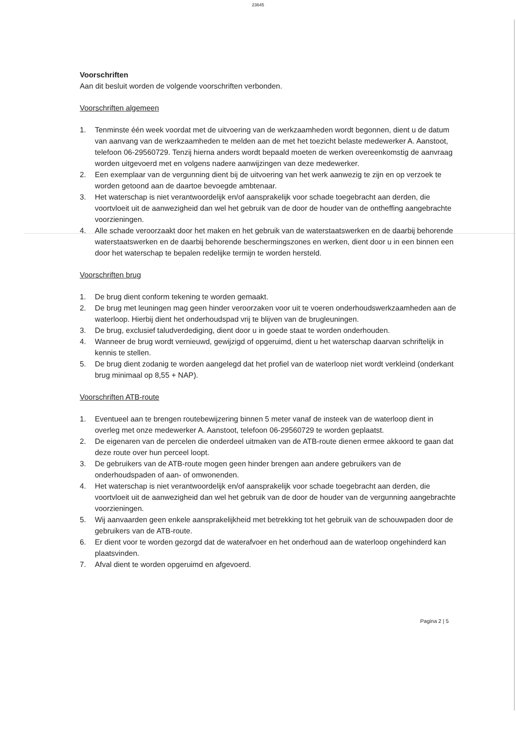23645
Voorschriften
Aan dit besluit worden de volgende voorschriften verbonden.
Voorschriften algemeen
1. Tenminste één week voordat met de uitvoering van de werkzaamheden wordt begonnen, dient u de datum van aanvang van de werkzaamheden te melden aan de met het toezicht belaste medewerker A. Aanstoot, telefoon 06-29560729. Tenzij hierna anders wordt bepaald moeten de werken overeenkomstig de aanvraag worden uitgevoerd met en volgens nadere aanwijzingen van deze medewerker.
2. Een exemplaar van de vergunning dient bij de uitvoering van het werk aanwezig te zijn en op verzoek te worden getoond aan de daartoe bevoegde ambtenaar.
3. Het waterschap is niet verantwoordelijk en/of aansprakelijk voor schade toegebracht aan derden, die voortvloeit uit de aanwezigheid dan wel het gebruik van de door de houder van de ontheffing aangebrachte voorzieningen.
4. Alle schade veroorzaakt door het maken en het gebruik van de waterstaatswerken en de daarbij behorende waterstaatswerken en de daarbij behorende beschermingszones en werken, dient door u in een binnen een door het waterschap te bepalen redelijke termijn te worden hersteld.
Voorschriften brug
1. De brug dient conform tekening te worden gemaakt.
2. De brug met leuningen mag geen hinder veroorzaken voor uit te voeren onderhoudswerkzaamheden aan de waterloop. Hierbij dient het onderhoudspad vrij te blijven van de brugleuningen.
3. De brug, exclusief taludverdediging, dient door u in goede staat te worden onderhouden.
4. Wanneer de brug wordt vernieuwd, gewijzigd of opgeruimd, dient u het waterschap daarvan schriftelijk in kennis te stellen.
5. De brug dient zodanig te worden aangelegd dat het profiel van de waterloop niet wordt verkleind (onderkant brug minimaal op 8,55 + NAP).
Voorschriften ATB-route
1. Eventueel aan te brengen routebewijzering binnen 5 meter vanaf de insteek van de waterloop dient in overleg met onze medewerker A. Aanstoot, telefoon 06-29560729 te worden geplaatst.
2. De eigenaren van de percelen die onderdeel uitmaken van de ATB-route dienen ermee akkoord te gaan dat deze route over hun perceel loopt.
3. De gebruikers van de ATB-route mogen geen hinder brengen aan andere gebruikers van de onderhoudspaden of aan- of omwonenden.
4. Het waterschap is niet verantwoordelijk en/of aansprakelijk voor schade toegebracht aan derden, die voortvloeit uit de aanwezigheid dan wel het gebruik van de door de houder van de vergunning aangebrachte voorzieningen.
5. Wij aanvaarden geen enkele aansprakelijkheid met betrekking tot het gebruik van de schouwpaden door de gebruikers van de ATB-route.
6. Er dient voor te worden gezorgd dat de waterafvoer en het onderhoud aan de waterloop ongehinderd kan plaatsvinden.
7. Afval dient te worden opgeruimd en afgevoerd.
Pagina 2 | 5